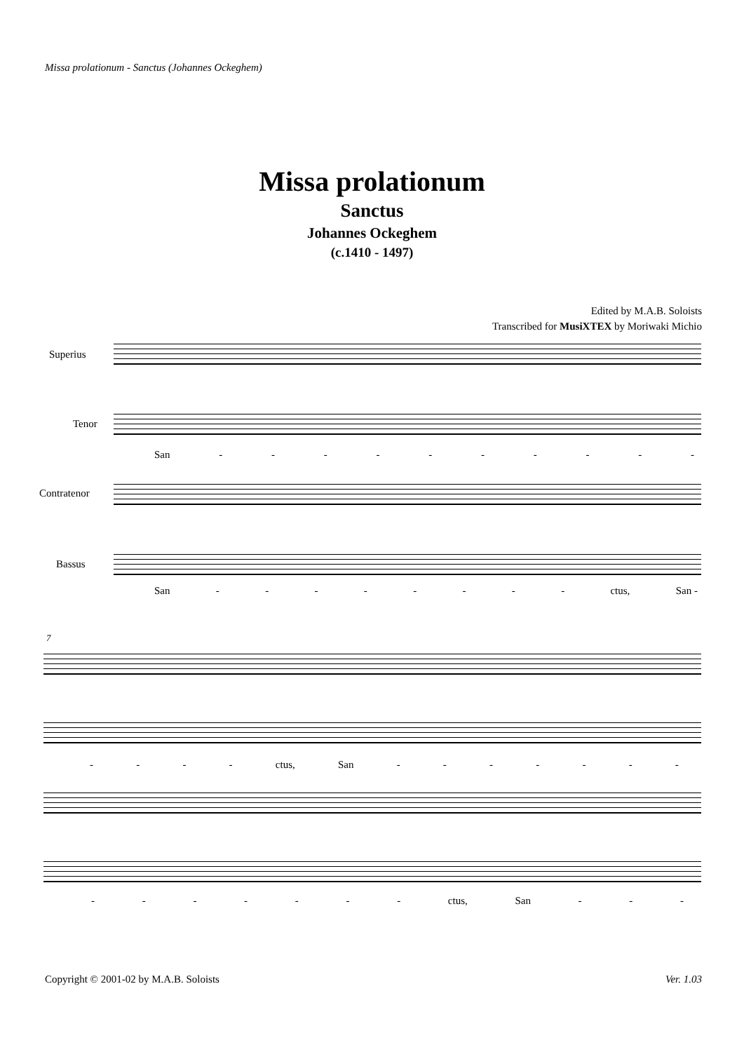Missa prolationum - Sanctus (Johannes Ockeghem)
Missa prolationum
Sanctus
Johannes Ockeghem
(c.1410 - 1497)
Edited by M.A.B. Soloists
Transcribed for MusiXTEX by Moriwaki Michio
Superius
Tenor
San - - - - - - - - - -
Contratenor
Bassus
San - - - - - - - - ctus, San -
7
- - - - ctus, San - - - - - - -
- - - - - - - ctus, San - - -
Copyright © 2001-02 by M.A.B. Soloists Ver. 1.03